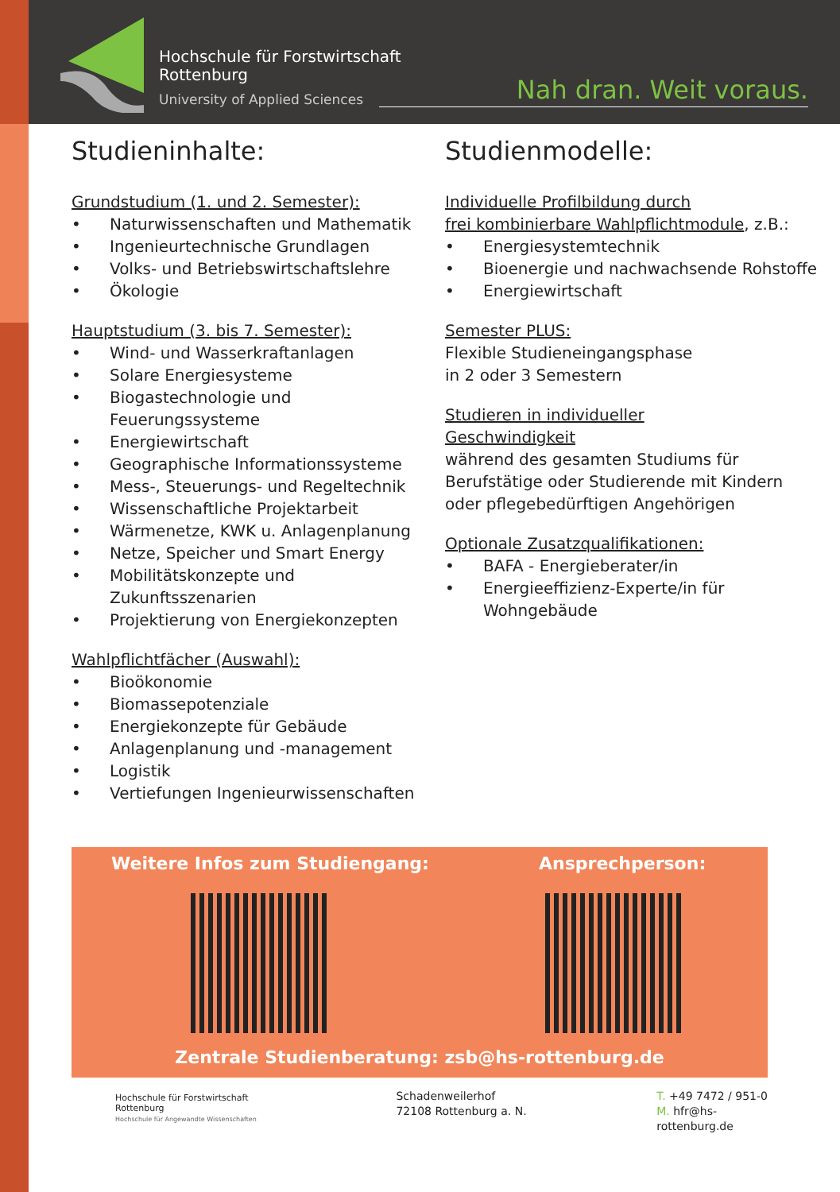Hochschule für Forstwirtschaft
Rottenburg
University of Applied Sciences
Nah dran. Weit voraus.
Studieninhalte:
Grundstudium (1. und 2. Semester):
• Naturwissenschaften und Mathematik
• Ingenieurtechnische Grundlagen
• Volks- und Betriebswirtschaftslehre
• Ökologie
Hauptstudium (3. bis 7. Semester):
• Wind- und Wasserkraftanlagen
• Solare Energiesysteme
• Biogastechnologie und Feuerungssysteme
• Energiewirtschaft
• Geographische Informationssysteme
• Mess-, Steuerungs- und Regeltechnik
• Wissenschaftliche Projektarbeit
• Wärmenetze, KWK u. Anlagenplanung
• Netze, Speicher und Smart Energy
• Mobilitätskonzepte und Zukunftsszenarien
• Projektierung von Energiekonzepten
Wahlpflichtfächer (Auswahl):
• Bioökonomie
• Biomassepotenziale
• Energiekonzepte für Gebäude
• Anlagenplanung und -management
• Logistik
• Vertiefungen Ingenieurwissenschaften
Studienmodelle:
Individuelle Profilbildung durch
frei kombinierbare Wahlpflichtmodule, z.B.:
• Energiesystemtechnik
• Bioenergie und nachwachsende Rohstoffe
• Energiewirtschaft
Semester PLUS:
Flexible Studieneingangsphase
in 2 oder 3 Semestern
Studieren in individueller
Geschwindigkeit
während des gesamten Studiums für Berufstätige oder Studierende mit Kindern oder pflegebedürftigen Angehörigen
Optionale Zusatzqualifikationen:
• BAFA - Energieberater/in
• Energieeffizienz-Experte/in für Wohngebäude
Weitere Infos zum Studiengang: Ansprechperson:
Zentrale Studienberatung: zsb@hs-rottenburg.de
Hochschule für Forstwirtschaft
Rottenburg
Hochschule für Angewandte Wissenschaften
Schadenweilerhof
72108 Rottenburg a. N.
T. +49 7472 / 951-0
M. hfr@hs-rottenburg.de